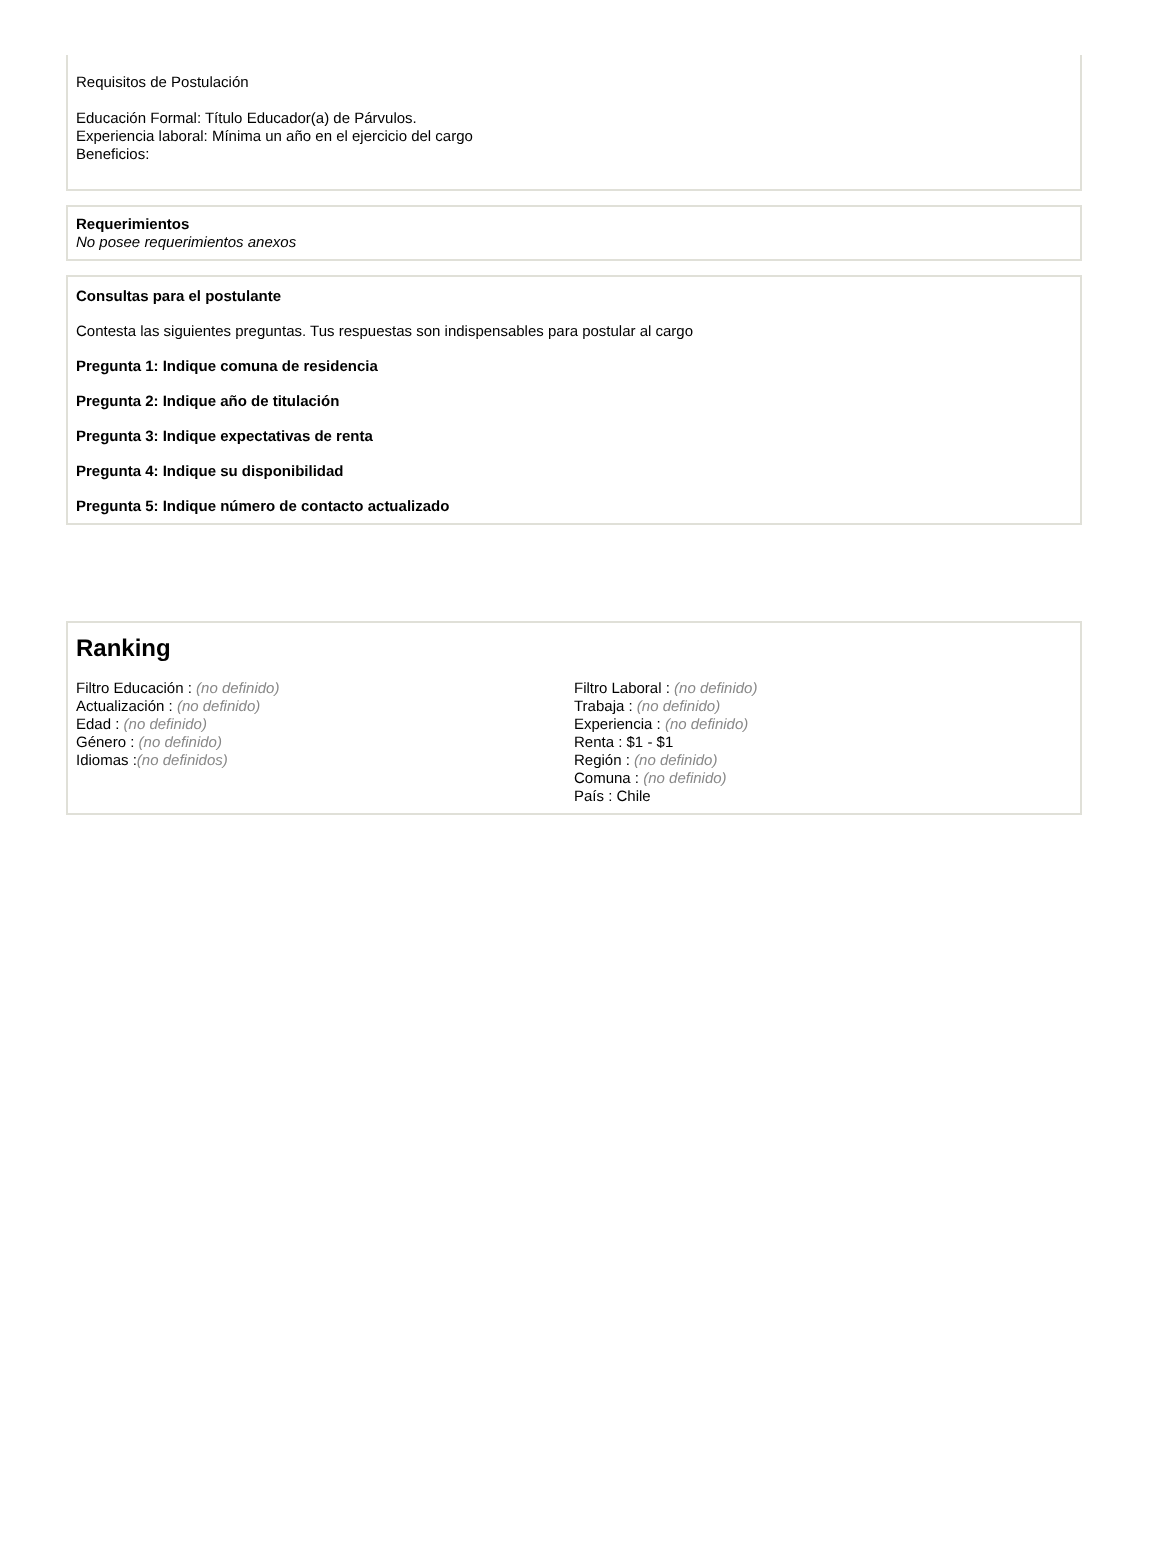Requisitos de Postulación
Educación Formal: Título Educador(a) de Párvulos.
Experiencia laboral: Mínima un año en el ejercicio del cargo
Beneficios:
Requerimientos
No posee requerimientos anexos
Consultas para el postulante
Contesta las siguientes preguntas. Tus respuestas son indispensables para postular al cargo
Pregunta 1: Indique comuna de residencia
Pregunta 2: Indique año de titulación
Pregunta 3: Indique expectativas de renta
Pregunta 4: Indique su disponibilidad
Pregunta 5: Indique número de contacto actualizado
Ranking
Filtro Educación : (no definido)
Actualización : (no definido)
Edad : (no definido)
Género : (no definido)
Idiomas :(no definidos)
Filtro Laboral : (no definido)
Trabaja : (no definido)
Experiencia : (no definido)
Renta : $1 - $1
Región : (no definido)
Comuna : (no definido)
País : Chile